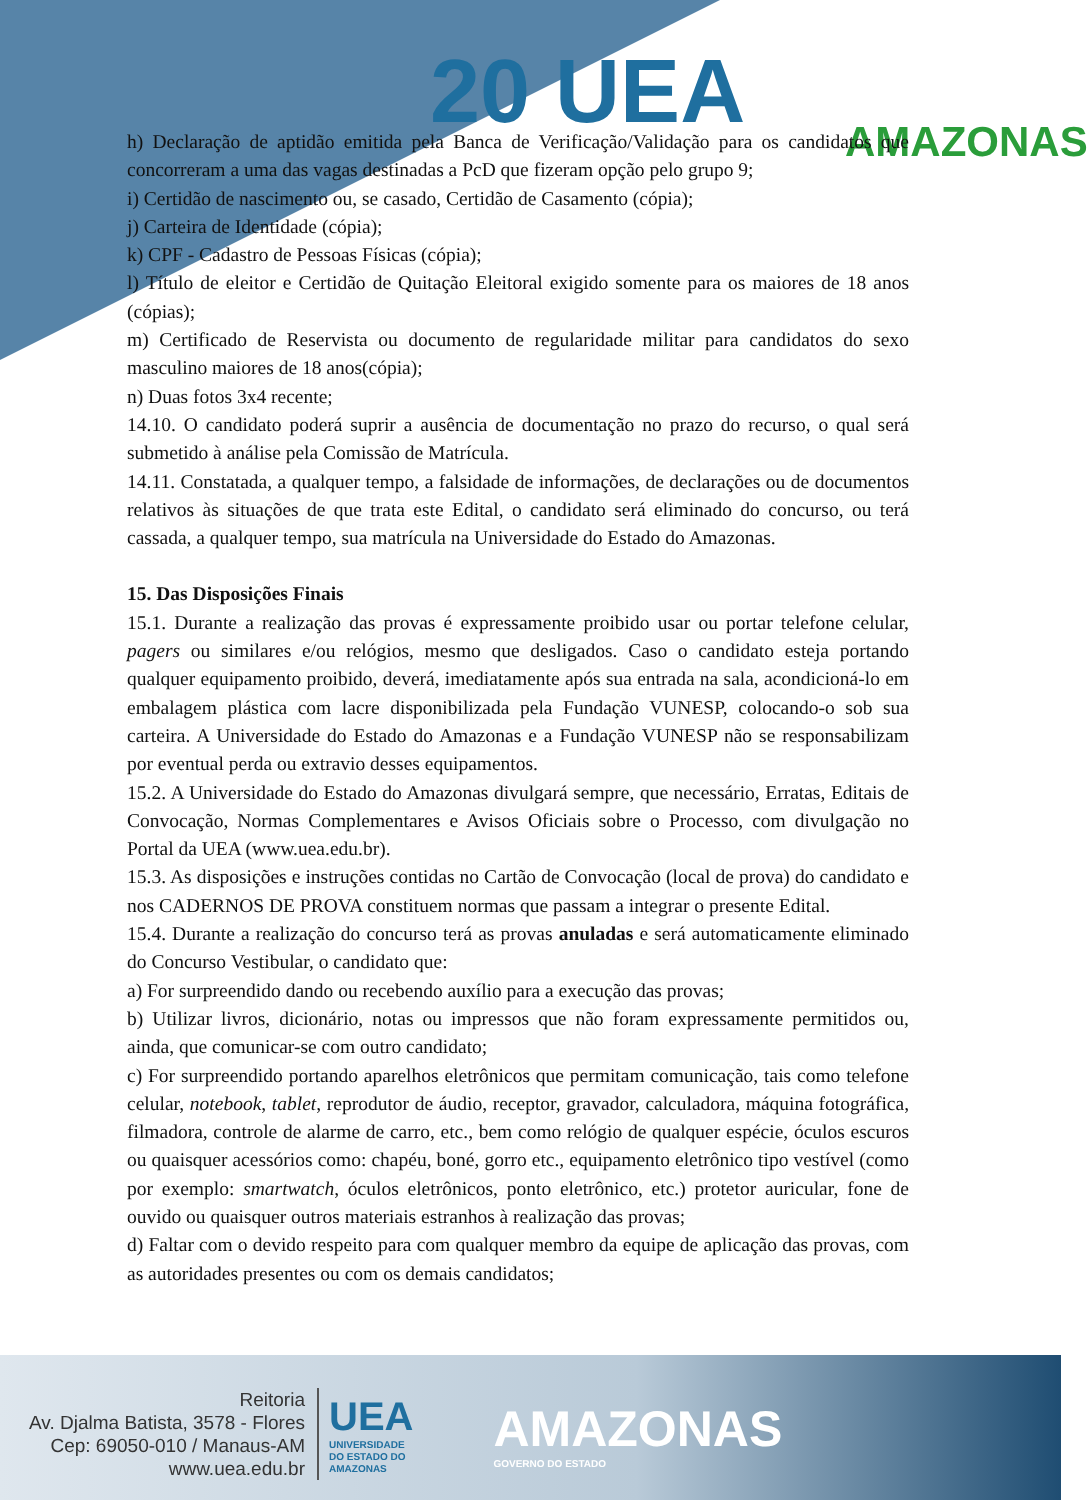20 UEA AMAZONAS
h) Declaração de aptidão emitida pela Banca de Verificação/Validação para os candidatos que concorreram a uma das vagas destinadas a PcD que fizeram opção pelo grupo 9;
i) Certidão de nascimento ou, se casado, Certidão de Casamento (cópia);
j) Carteira de Identidade (cópia);
k) CPF - Cadastro de Pessoas Físicas (cópia);
l) Título de eleitor e Certidão de Quitação Eleitoral exigido somente para os maiores de 18 anos (cópias);
m) Certificado de Reservista ou documento de regularidade militar para candidatos do sexo masculino maiores de 18 anos(cópia);
n) Duas fotos 3x4 recente;
14.10. O candidato poderá suprir a ausência de documentação no prazo do recurso, o qual será submetido à análise pela Comissão de Matrícula.
14.11. Constatada, a qualquer tempo, a falsidade de informações, de declarações ou de documentos relativos às situações de que trata este Edital, o candidato será eliminado do concurso, ou terá cassada, a qualquer tempo, sua matrícula na Universidade do Estado do Amazonas.
15. Das Disposições Finais
15.1. Durante a realização das provas é expressamente proibido usar ou portar telefone celular, pagers ou similares e/ou relógios, mesmo que desligados. Caso o candidato esteja portando qualquer equipamento proibido, deverá, imediatamente após sua entrada na sala, acondicioná-lo em embalagem plástica com lacre disponibilizada pela Fundação VUNESP, colocando-o sob sua carteira. A Universidade do Estado do Amazonas e a Fundação VUNESP não se responsabilizam por eventual perda ou extravio desses equipamentos.
15.2. A Universidade do Estado do Amazonas divulgará sempre, que necessário, Erratas, Editais de Convocação, Normas Complementares e Avisos Oficiais sobre o Processo, com divulgação no Portal da UEA (www.uea.edu.br).
15.3. As disposições e instruções contidas no Cartão de Convocação (local de prova) do candidato e nos CADERNOS DE PROVA constituem normas que passam a integrar o presente Edital.
15.4. Durante a realização do concurso terá as provas anuladas e será automaticamente eliminado do Concurso Vestibular, o candidato que:
a) For surpreendido dando ou recebendo auxílio para a execução das provas;
b) Utilizar livros, dicionário, notas ou impressos que não foram expressamente permitidos ou, ainda, que comunicar-se com outro candidato;
c) For surpreendido portando aparelhos eletrônicos que permitam comunicação, tais como telefone celular, notebook, tablet, reprodutor de áudio, receptor, gravador, calculadora, máquina fotográfica, filmadora, controle de alarme de carro, etc., bem como relógio de qualquer espécie, óculos escuros ou quaisquer acessórios como: chapéu, boné, gorro etc., equipamento eletrônico tipo vestível (como por exemplo: smartwatch, óculos eletrônicos, ponto eletrônico, etc.) protetor auricular, fone de ouvido ou quaisquer outros materiais estranhos à realização das provas;
d) Faltar com o devido respeito para com qualquer membro da equipe de aplicação das provas, com as autoridades presentes ou com os demais candidatos;
Reitoria
Av. Djalma Batista, 3578 - Flores
Cep: 69050-010 / Manaus-AM
www.uea.edu.br
UEA
UNIVERSIDADE
DO ESTADO DO
AMAZONAS
AMAZONAS
GOVERNO DO ESTADO